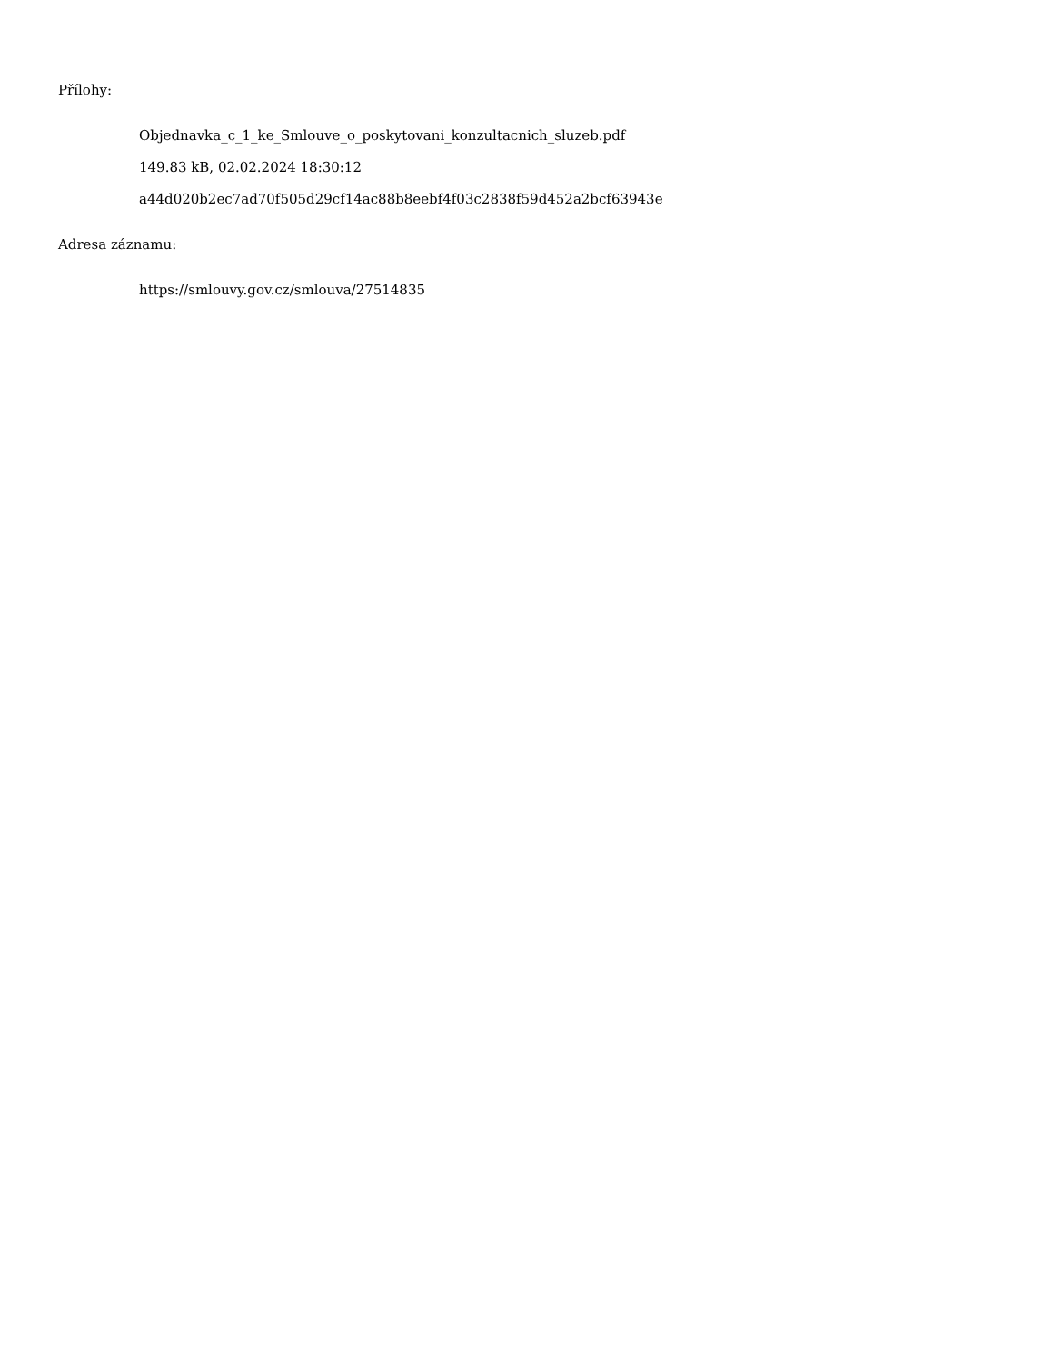Přílohy:
Objednavka_c_1_ke_Smlouve_o_poskytovani_konzultacnich_sluzeb.pdf
149.83 kB, 02.02.2024 18:30:12
a44d020b2ec7ad70f505d29cf14ac88b8eebf4f03c2838f59d452a2bcf63943e
Adresa záznamu:
https://smlouvy.gov.cz/smlouva/27514835